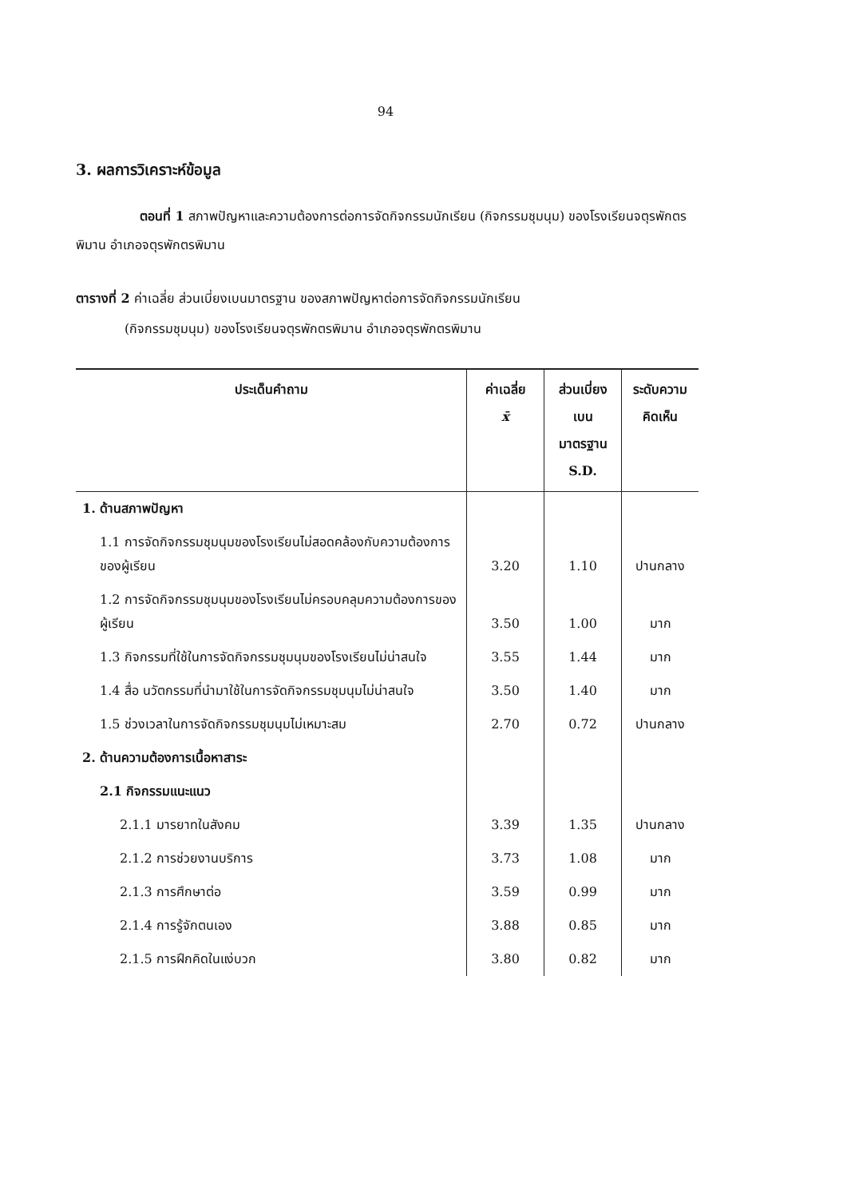94
3. ผลการวิเคราะห์ข้อมูล
ตอนที่ 1 สภาพปัญหาและความต้องการต่อการจัดกิจกรรมนักเรียน (กิจกรรมชุมนุม) ของโรงเรียนจตุรพักตรพิมาน อำเภอจตุรพักตรพิมาน
ตารางที่ 2 ค่าเฉลี่ย ส่วนเบี่ยงเบนมาตรฐาน ของสภาพปัญหาต่อการจัดกิจกรรมนักเรียน
(กิจกรรมชุมนุม) ของโรงเรียนจตุรพักตรพิมาน อำเภอจตุรพักตรพิมาน
| ประเด็นคำถาม | ค่าเฉลี่ย x̄ | ส่วนเบี่ยงเบน มาตรฐาน S.D. | ระดับความ คิดเห็น |
| --- | --- | --- | --- |
| 1. ด้านสภาพปัญหา | | | |
| 1.1 การจัดกิจกรรมชุมนุมของโรงเรียนไม่สอดคล้องกับความต้องการของผู้เรียน | 3.20 | 1.10 | ปานกลาง |
| 1.2 การจัดกิจกรรมชุมนุมของโรงเรียนไม่ครอบคลุมความต้องการของผู้เรียน | 3.50 | 1.00 | มาก |
| 1.3 กิจกรรมที่ใช้ในการจัดกิจกรรมชุมนุมของโรงเรียนไม่น่าสนใจ | 3.55 | 1.44 | มาก |
| 1.4 สื่อ นวัตกรรมที่นำมาใช้ในการจัดกิจกรรมชุมนุมไม่น่าสนใจ | 3.50 | 1.40 | มาก |
| 1.5 ช่วงเวลาในการจัดกิจกรรมชุมนุมไม่เหมาะสม | 2.70 | 0.72 | ปานกลาง |
| 2. ด้านความต้องการเนื้อหาสาระ | | | |
| 2.1 กิจกรรมแนะแนว | | | |
| 2.1.1 มารยาทในสังคม | 3.39 | 1.35 | ปานกลาง |
| 2.1.2 การช่วยงานบริการ | 3.73 | 1.08 | มาก |
| 2.1.3 การศึกษาต่อ | 3.59 | 0.99 | มาก |
| 2.1.4 การรู้จักตนเอง | 3.88 | 0.85 | มาก |
| 2.1.5 การฝึกคิดในแง่บวก | 3.80 | 0.82 | มาก |